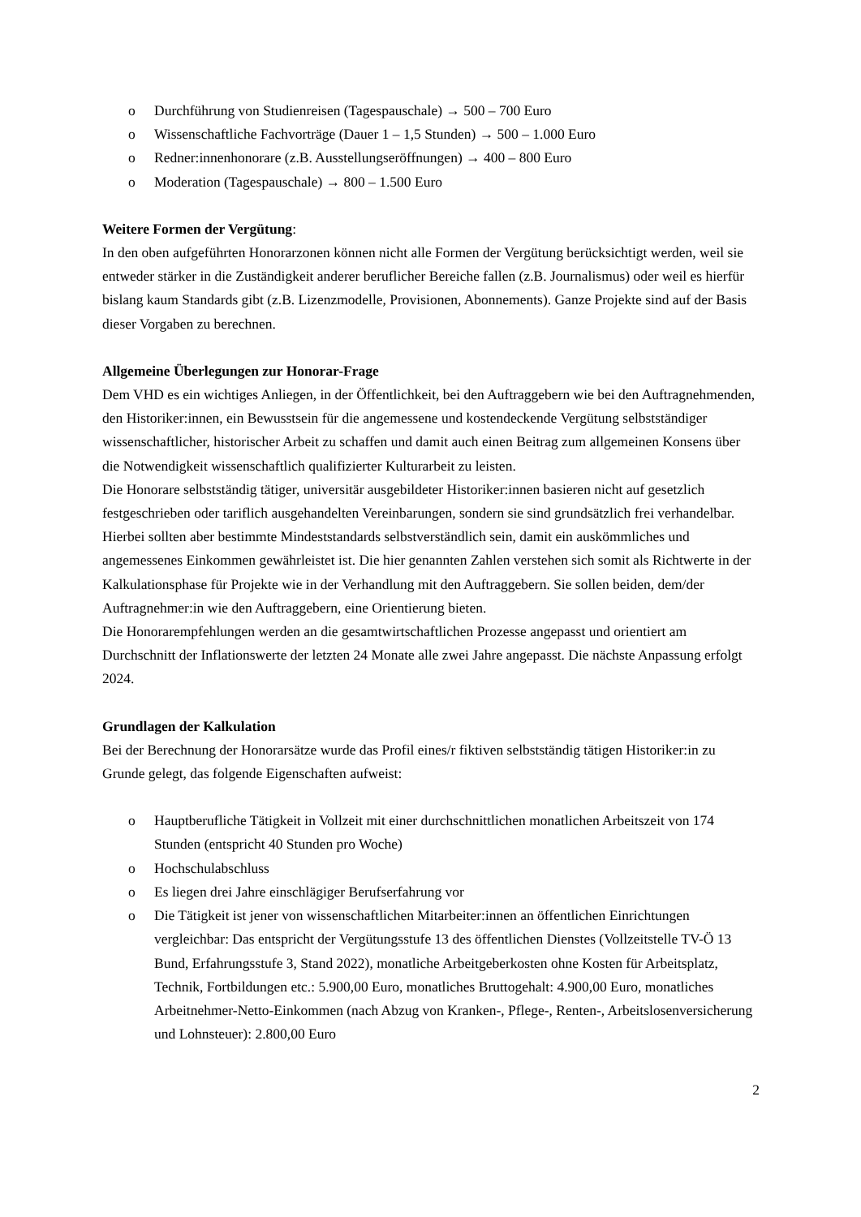o Durchführung von Studienreisen (Tagespauschale) → 500 – 700 Euro
o Wissenschaftliche Fachvorträge (Dauer 1 – 1,5 Stunden) → 500 – 1.000 Euro
o Redner:innenhonorare (z.B. Ausstellungseröffnungen) → 400 – 800 Euro
o Moderation (Tagespauschale) → 800 – 1.500 Euro
Weitere Formen der Vergütung:
In den oben aufgeführten Honorarzonen können nicht alle Formen der Vergütung berücksichtigt werden, weil sie entweder stärker in die Zuständigkeit anderer beruflicher Bereiche fallen (z.B. Journalismus) oder weil es hierfür bislang kaum Standards gibt (z.B. Lizenzmodelle, Provisionen, Abonnements). Ganze Projekte sind auf der Basis dieser Vorgaben zu berechnen.
Allgemeine Überlegungen zur Honorar-Frage
Dem VHD es ein wichtiges Anliegen, in der Öffentlichkeit, bei den Auftraggebern wie bei den Auftragnehmenden, den Historiker:innen, ein Bewusstsein für die angemessene und kostendeckende Vergütung selbstständiger wissenschaftlicher, historischer Arbeit zu schaffen und damit auch einen Beitrag zum allgemeinen Konsens über die Notwendigkeit wissenschaftlich qualifizierter Kulturarbeit zu leisten.
Die Honorare selbstständig tätiger, universitär ausgebildeter Historiker:innen basieren nicht auf gesetzlich festgeschrieben oder tariflich ausgehandelten Vereinbarungen, sondern sie sind grundsätzlich frei verhandelbar. Hierbei sollten aber bestimmte Mindeststandards selbstverständlich sein, damit ein auskömmliches und angemessenes Einkommen gewährleistet ist. Die hier genannten Zahlen verstehen sich somit als Richtwerte in der Kalkulationsphase für Projekte wie in der Verhandlung mit den Auftraggebern. Sie sollen beiden, dem/der Auftragnehmer:in wie den Auftraggebern, eine Orientierung bieten.
Die Honorarempfehlungen werden an die gesamtwirtschaftlichen Prozesse angepasst und orientiert am Durchschnitt der Inflationswerte der letzten 24 Monate alle zwei Jahre angepasst. Die nächste Anpassung erfolgt 2024.
Grundlagen der Kalkulation
Bei der Berechnung der Honorarsätze wurde das Profil eines/r fiktiven selbstständig tätigen Historiker:in zu Grunde gelegt, das folgende Eigenschaften aufweist:
o Hauptberufliche Tätigkeit in Vollzeit mit einer durchschnittlichen monatlichen Arbeitszeit von 174 Stunden (entspricht 40 Stunden pro Woche)
o Hochschulabschluss
o Es liegen drei Jahre einschlägiger Berufserfahrung vor
o Die Tätigkeit ist jener von wissenschaftlichen Mitarbeiter:innen an öffentlichen Einrichtungen vergleichbar: Das entspricht der Vergütungsstufe 13 des öffentlichen Dienstes (Vollzeitstelle TV-Ö 13 Bund, Erfahrungsstufe 3, Stand 2022), monatliche Arbeitgeberkosten ohne Kosten für Arbeitsplatz, Technik, Fortbildungen etc.: 5.900,00 Euro, monatliches Bruttogehalt: 4.900,00 Euro, monatliches Arbeitnehmer-Netto-Einkommen (nach Abzug von Kranken-, Pflege-, Renten-, Arbeitslosenversicherung und Lohnsteuer): 2.800,00 Euro
2